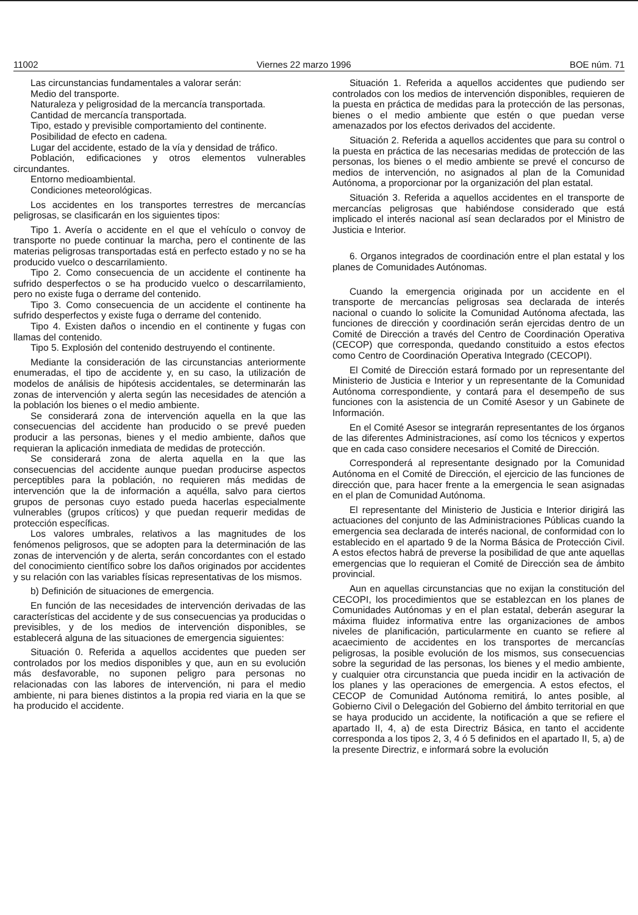11002 Viernes 22 marzo 1996 BOE núm. 71
Las circunstancias fundamentales a valorar serán:
Medio del transporte.
Naturaleza y peligrosidad de la mercancía transportada.
Cantidad de mercancía transportada.
Tipo, estado y previsible comportamiento del continente.
Posibilidad de efecto en cadena.
Lugar del accidente, estado de la vía y densidad de tráfico.
Población, edificaciones y otros elementos vulnerables circundantes.
Entorno medioambiental.
Condiciones meteorológicas.
Los accidentes en los transportes terrestres de mercancías peligrosas, se clasificarán en los siguientes tipos:
Tipo 1. Avería o accidente en el que el vehículo o convoy de transporte no puede continuar la marcha, pero el continente de las materias peligrosas transportadas está en perfecto estado y no se ha producido vuelco o descarrilamiento.
Tipo 2. Como consecuencia de un accidente el continente ha sufrido desperfectos o se ha producido vuelco o descarrilamiento, pero no existe fuga o derrame del contenido.
Tipo 3. Como consecuencia de un accidente el continente ha sufrido desperfectos y existe fuga o derrame del contenido.
Tipo 4. Existen daños o incendio en el continente y fugas con llamas del contenido.
Tipo 5. Explosión del contenido destruyendo el continente.
Mediante la consideración de las circunstancias anteriormente enumeradas, el tipo de accidente y, en su caso, la utilización de modelos de análisis de hipótesis accidentales, se determinarán las zonas de intervención y alerta según las necesidades de atención a la población los bienes o el medio ambiente.
Se considerará zona de intervención aquella en la que las consecuencias del accidente han producido o se prevé pueden producir a las personas, bienes y el medio ambiente, daños que requieran la aplicación inmediata de medidas de protección.
Se considerará zona de alerta aquella en la que las consecuencias del accidente aunque puedan producirse aspectos perceptibles para la población, no requieren más medidas de intervención que la de información a aquélla, salvo para ciertos grupos de personas cuyo estado pueda hacerlas especialmente vulnerables (grupos críticos) y que puedan requerir medidas de protección específicas.
Los valores umbrales, relativos a las magnitudes de los fenómenos peligrosos, que se adopten para la determinación de las zonas de intervención y de alerta, serán concordantes con el estado del conocimiento científico sobre los daños originados por accidentes y su relación con las variables físicas representativas de los mismos.
b) Definición de situaciones de emergencia.
En función de las necesidades de intervención derivadas de las características del accidente y de sus consecuencias ya producidas o previsibles, y de los medios de intervención disponibles, se establecerá alguna de las situaciones de emergencia siguientes:
Situación 0. Referida a aquellos accidentes que pueden ser controlados por los medios disponibles y que, aun en su evolución más desfavorable, no suponen peligro para personas no relacionadas con las labores de intervención, ni para el medio ambiente, ni para bienes distintos a la propia red viaria en la que se ha producido el accidente.
Situación 1. Referida a aquellos accidentes que pudiendo ser controlados con los medios de intervención disponibles, requieren de la puesta en práctica de medidas para la protección de las personas, bienes o el medio ambiente que estén o que puedan verse amenazados por los efectos derivados del accidente.
Situación 2. Referida a aquellos accidentes que para su control o la puesta en práctica de las necesarias medidas de protección de las personas, los bienes o el medio ambiente se prevé el concurso de medios de intervención, no asignados al plan de la Comunidad Autónoma, a proporcionar por la organización del plan estatal.
Situación 3. Referida a aquellos accidentes en el transporte de mercancías peligrosas que habiéndose considerado que está implicado el interés nacional así sean declarados por el Ministro de Justicia e Interior.
6. Organos integrados de coordinación entre el plan estatal y los planes de Comunidades Autónomas.
Cuando la emergencia originada por un accidente en el transporte de mercancías peligrosas sea declarada de interés nacional o cuando lo solicite la Comunidad Autónoma afectada, las funciones de dirección y coordinación serán ejercidas dentro de un Comité de Dirección a través del Centro de Coordinación Operativa (CECOP) que corresponda, quedando constituido a estos efectos como Centro de Coordinación Operativa Integrado (CECOPI).
El Comité de Dirección estará formado por un representante del Ministerio de Justicia e Interior y un representante de la Comunidad Autónoma correspondiente, y contará para el desempeño de sus funciones con la asistencia de un Comité Asesor y un Gabinete de Información.
En el Comité Asesor se integrarán representantes de los órganos de las diferentes Administraciones, así como los técnicos y expertos que en cada caso considere necesarios el Comité de Dirección.
Corresponderá al representante designado por la Comunidad Autónoma en el Comité de Dirección, el ejercicio de las funciones de dirección que, para hacer frente a la emergencia le sean asignadas en el plan de Comunidad Autónoma.
El representante del Ministerio de Justicia e Interior dirigirá las actuaciones del conjunto de las Administraciones Públicas cuando la emergencia sea declarada de interés nacional, de conformidad con lo establecido en el apartado 9 de la Norma Básica de Protección Civil. A estos efectos habrá de preverse la posibilidad de que ante aquellas emergencias que lo requieran el Comité de Dirección sea de ámbito provincial.
Aun en aquellas circunstancias que no exijan la constitución del CECOPI, los procedimientos que se establezcan en los planes de Comunidades Autónomas y en el plan estatal, deberán asegurar la máxima fluidez informativa entre las organizaciones de ambos niveles de planificación, particularmente en cuanto se refiere al acaecimiento de accidentes en los transportes de mercancías peligrosas, la posible evolución de los mismos, sus consecuencias sobre la seguridad de las personas, los bienes y el medio ambiente, y cualquier otra circunstancia que pueda incidir en la activación de los planes y las operaciones de emergencia. A estos efectos, el CECOP de Comunidad Autónoma remitirá, lo antes posible, al Gobierno Civil o Delegación del Gobierno del ámbito territorial en que se haya producido un accidente, la notificación a que se refiere el apartado II, 4, a) de esta Directriz Básica, en tanto el accidente corresponda a los tipos 2, 3, 4 ó 5 definidos en el apartado II, 5, a) de la presente Directriz, e informará sobre la evolución